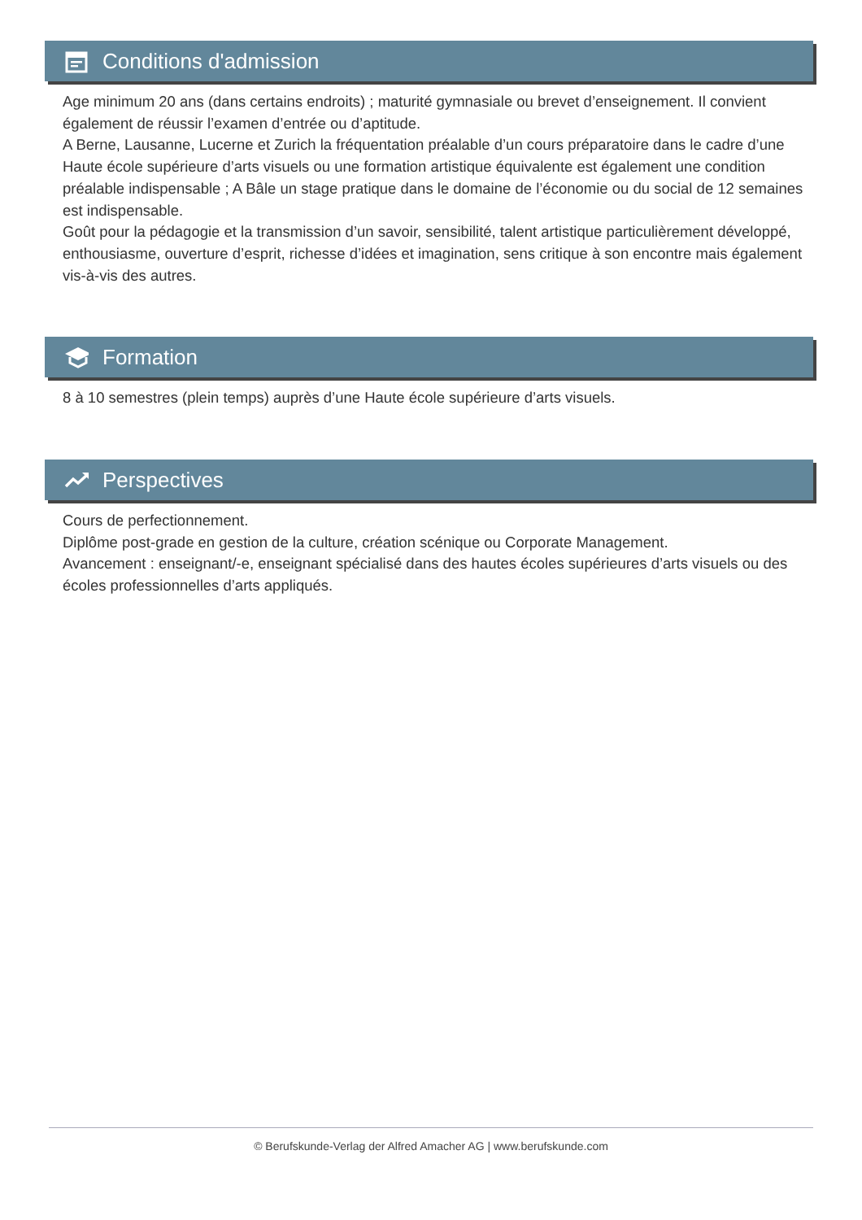Conditions d'admission
Age minimum 20 ans (dans certains endroits) ; maturité gymnasiale ou brevet d’enseignement. Il convient également de réussir l’examen d’entrée ou d’aptitude.
A Berne, Lausanne, Lucerne et Zurich la fréquentation préalable d’un cours préparatoire dans le cadre d’une Haute école supérieure d’arts visuels ou une formation artistique équivalente est également une condition préalable indispensable ; A Bâle un stage pratique dans le domaine de l’économie ou du social de 12 semaines est indispensable.
Goût pour la pédagogie et la transmission d’un savoir, sensibilité, talent artistique particulièrement développé, enthousiasme, ouverture d’esprit, richesse d’idées et imagination, sens critique à son encontre mais également vis-à-vis des autres.
Formation
8 à 10 semestres (plein temps) auprès d’une Haute école supérieure d’arts visuels.
Perspectives
Cours de perfectionnement.
Diplôme post-grade en gestion de la culture, création scénique ou Corporate Management.
Avancement : enseignant/-e, enseignant spécialisé dans des hautes écoles supérieures d’arts visuels ou des écoles professionnelles d’arts appliqués.
© Berufskunde-Verlag der Alfred Amacher AG | www.berufskunde.com